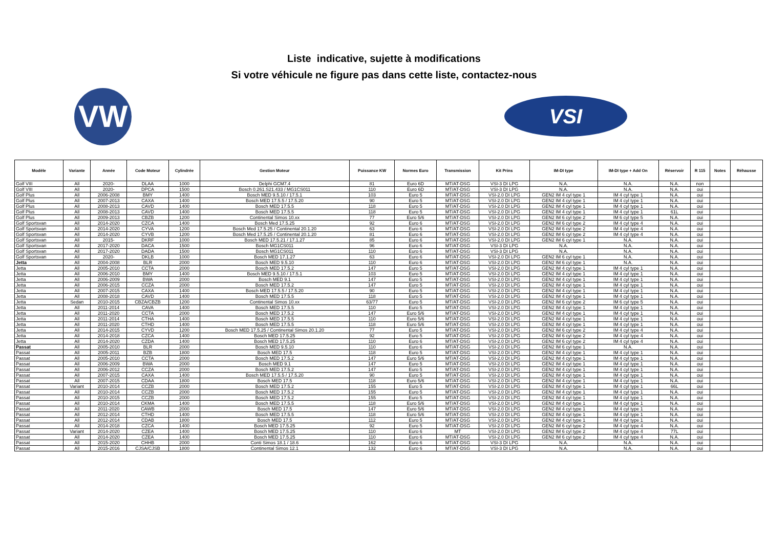Liste indicative, sujette à modifications
Si votre véhicule ne figure pas dans cette liste, contactez-nous
VW VSI
| Modèle | Variante | Année | Code Moteur | Cylindrée | Gestion Moteur | Puissance KW | Normes Euro | Transmission | Kit Prins | IM-DI type | IM-DI type + Add On | Réservoir | R 115 | Notes | Réhausse |
| --- | --- | --- | --- | --- | --- | --- | --- | --- | --- | --- | --- | --- | --- | --- | --- |
| Golf VIII | All | 2020- | DLAA | 1000 | Delphi GCM7.4 | 81 | Euro 6D | MT/AT-DSG | VSI-3 DI LPG | N.A. | N.A. | N.A. | non | | |
| Golf VIII | All | 2020- | DPCA | 1500 | Bosch 0.261.S21.433 / MG1CS011 | 110 | Euro 6D | MT/AT-DSG | VSI-3 DI LPG | N.A. | N.A. | N.A. | oui | | |
| Golf Plus | All | 2006-2008 | BMY | 1400 | Bosch MED 9.5.10 / 17.5.1 | 103 | Euro 5 | MT/AT-DSG | VSI-2.0 DI LPG | GEN2 IM 4 cyl type 1 | IM 4 cyl type 1 | N.A. | oui | | |
| Golf Plus | All | 2007-2013 | CAXA | 1400 | Bosch MED 17.5.5 / 17.5.20 | 90 | Euro 5 | MT/AT-DSG | VSI-2.0 DI LPG | GEN2 IM 4 cyl type 1 | IM 4 cyl type 1 | N.A. | oui | | |
| Golf Plus | All | 2008-2013 | CAVD | 1400 | Bosch MED 17.5.5 | 118 | Euro 5 | MT/AT-DSG | VSI-2.0 DI LPG | GEN2 IM 4 cyl type 1 | IM 4 cyl type 1 | N.A. | oui | | |
| Golf Plus | All | 2008-2013 | CAVD | 1400 | Bosch MED 17.5.5 | 118 | Euro 5 | MT/AT-DSG | VSI-2.0 DI LPG | GEN2 IM 4 cyl type 1 | IM 4 cyl type 1 | 61L | oui | | |
| Golf Plus | All | 2009-2013 | CBZB | 1200 | Continental Simos 10.xx | 77 | Euro 5/6 | MT/AT-DSG | VSI-2.0 DI LPG | GEN2 IM 6 cyl type 2 | IM 6 cyl type 5 | N.A. | oui | | |
| Golf Sportsvan | All | 2014-2020 | CZCA | 1400 | Bosch Med 17.5.25 | 92 | Euro 6 | MT/AT-DSG | VSI-2.0 DI LPG | GEN2 IM 6 cyl type 2 | IM 4 cyl type 4 | N.A. | oui | | |
| Golf Sportsvan | All | 2014-2020 | CYVA | 1200 | Bosch Med 17.5.25 / Continental 20.1.20 | 63 | Euro 6 | MT/AT-DSG | VSI-2.0 DI LPG | GEN2 IM 6 cyl type 2 | IM 4 cyl type 4 | N.A. | oui | | |
| Golf Sportsvan | All | 2014-2020 | CYVB | 1200 | Bosch Med 17.5.25 / Continental 20.1.20 | 81 | Euro 6 | MT/AT-DSG | VSI-2.0 DI LPG | GEN2 IM 6 cyl type 2 | IM 4 cyl type 4 | N.A. | oui | | |
| Golf Sportsvan | All | 2015- | DKRF | 1000 | Bosch MED 17.5.21 / 17.1.27 | 85 | Euro 6 | MT/AT-DSG | VSI-2.0 DI LPG | GEN2 IM 6 cyl type 1 | N.A. | N.A. | oui | | |
| Golf Sportsvan | All | 2017-2020 | DACA | 1500 | Bosch MG1CS011 | 96 | Euro 6 | MT/AT-DSG | VSI-3 DI LPG | N.A. | N.A. | N.A. | oui | | |
| Golf Sportsvan | All | 2017-2020 | DADA | 1500 | Bosch MG1CS011 | 110 | Euro 6 | MT/AT-DSG | VSI-3 DI LPG | N.A. | N.A. | N.A. | oui | | |
| Golf Sportsvan | All | 2020- | DKLB | 1000 | Bosch MED 17.1.27 | 63 | Euro 6 | MT/AT-DSG | VSI-2.0 DI LPG | GEN2 IM 6 cyl type 1 | N.A. | N.A. | oui | | |
| Jetta | All | 2004-2008 | BLR | 2000 | Bosch MED 9.5.10 | 110 | Euro 6 | MT/AT-DSG | VSI-2.0 DI LPG | GEN2 IM 6 cyl type 1 | N.A. | N.A. | oui | | |
| Jetta | All | 2005-2010 | CCTA | 2000 | Bosch MED 17.5.2 | 147 | Euro 5 | MT/AT-DSG | VSI-2.0 DI LPG | GEN2 IM 4 cyl type 1 | IM 4 cyl type 1 | N.A. | oui | | |
| Jetta | All | 2006-2010 | BMY | 1400 | Bosch MED 9.5.10 / 17.5.1 | 103 | Euro 5 | MT/AT-DSG | VSI-2.0 DI LPG | GEN2 IM 4 cyl type 1 | IM 4 cyl type 1 | N.A. | oui | | |
| Jetta | All | 2006-2009 | BWA | 2000 | Bosch MED 9.1 | 147 | Euro 5 | MT/AT-DSG | VSI-2.0 DI LPG | GEN2 IM 4 cyl type 1 | IM 4 cyl type 1 | N.A. | oui | | |
| Jetta | All | 2006-2015 | CCZA | 2000 | Bosch MED 17.5.2 | 147 | Euro 5 | MT/AT-DSG | VSI-2.0 DI LPG | GEN2 IM 4 cyl type 1 | IM 4 cyl type 1 | N.A. | oui | | |
| Jetta | All | 2007-2015 | CAXA | 1400 | Bosch MED 17.5.5 / 17.5.20 | 90 | Euro 5 | MT/AT-DSG | VSI-2.0 DI LPG | GEN2 IM 4 cyl type 1 | IM 4 cyl type 1 | N.A. | oui | | |
| Jetta | All | 2008-2018 | CAVD | 1400 | Bosch MED 17.5.5 | 118 | Euro 5 | MT/AT-DSG | VSI-2.0 DI LPG | GEN2 IM 4 cyl type 1 | IM 4 cyl type 1 | N.A. | oui | | |
| Jetta | Sedan | 2010-2015 | CBZA/CBZB | 1200 | Continental Simos 10.xx | 63/77 | Euro 5 | MT/AT-DSG | VSI-2.0 DI LPG | GEN2 IM 6 cyl type 2 | IM 6 cyl type 5 | N.A. | oui | | |
| Jetta | All | 2011-2014 | CAVA | 1400 | Bosch MED 17.5.5 | 110 | Euro 5 | MT/AT-DSG | VSI-2.0 DI LPG | GEN2 IM 4 cyl type 1 | IM 4 cyl type 1 | N.A. | oui | | |
| Jetta | All | 2011-2020 | CCTA | 2000 | Bosch MED 17.5.2 | 147 | Euro 5/6 | MT/AT-DSG | VSI-2.0 DI LPG | GEN2 IM 4 cyl type 1 | IM 4 cyl type 1 | N.A. | oui | | |
| Jetta | All | 2011-2014 | CTHA | 1400 | Bosch MED 17.5.5 | 110 | Euro 5/6 | MT/AT-DSG | VSI-2.0 DI LPG | GEN2 IM 4 cyl type 1 | IM 4 cyl type 1 | N.A. | oui | | |
| Jetta | All | 2011-2020 | CTHD | 1400 | Bosch MED 17.5.5 | 118 | Euro 5/6 | MT/AT-DSG | VSI-2.0 DI LPG | GEN2 IM 4 cyl type 1 | IM 4 cyl type 1 | N.A. | oui | | |
| Jetta | All | 2014-2015 | CYVD | 1200 | Bosch MED 17.5.25 / Continental Simos 20.1.20 | 77 | Euro 5 | MT/AT-DSG | VSI-2.0 DI LPG | GEN2 IM 6 cyl type 2 | IM 4 cyl type 4 | N.A. | oui | | |
| Jetta | All | 2014-2018 | CZCA | 1400 | Bosch MED 17.5.25 | 92 | Euro 5 | MT/AT-DSG | VSI-2.0 DI LPG | GEN2 IM 6 cyl type 2 | IM 4 cyl type 4 | N.A. | oui | | |
| Jetta | All | 2014-2020 | CZDA | 1400 | Bosch MED 17.5.25 | 110 | Euro 6 | MT/AT-DSG | VSI-2.0 DI LPG | GEN2 IM 6 cyl type 2 | IM 4 cyl type 4 | N.A. | oui | | |
| Passat | All | 2005-2010 | BLR | 2000 | Bosch MED 9.5.10 | 110 | Euro 6 | MT/AT-DSG | VSI-2.0 DI LPG | GEN2 IM 6 cyl type 1 | N.A. | N.A. | oui | | |
| Passat | All | 2005-2011 | BZB | 1800 | Bosch MED 17.5 | 118 | Euro 5 | MT/AT-DSG | VSI-2.0 DI LPG | GEN2 IM 4 cyl type 1 | IM 4 cyl type 1 | N.A. | oui | | |
| Passat | All | 2005-2010 | CCTA | 2000 | Bosch MED 17.5.2 | 147 | Euro 5/6 | MT/AT-DSG | VSI-2.0 DI LPG | GEN2 IM 4 cyl type 1 | IM 4 cyl type 1 | N.A. | oui | | |
| Passat | All | 2006-2009 | BWA | 2000 | Bosch MED 9.1 | 147 | Euro 5 | MT/AT-DSG | VSI-2.0 DI LPG | GEN2 IM 4 cyl type 1 | IM 4 cyl type 1 | N.A. | oui | | |
| Passat | All | 2006-2012 | CCZA | 2000 | Bosch MED 17.5.2 | 147 | Euro 5 | MT/AT-DSG | VSI-2.0 DI LPG | GEN2 IM 4 cyl type 1 | IM 4 cyl type 1 | N.A. | oui | | |
| Passat | All | 2007-2015 | CAXA | 1400 | Bosch MED 17.5.5 / 17.5.20 | 90 | Euro 5 | MT/AT-DSG | VSI-2.0 DI LPG | GEN2 IM 4 cyl type 1 | IM 4 cyl type 1 | N.A. | oui | | |
| Passat | All | 2007-2015 | CDAA | 1800 | Bosch MED 17.5 | 118 | Euro 5/6 | MT/AT-DSG | VSI-2.0 DI LPG | GEN2 IM 4 cyl type 1 | IM 4 cyl type 1 | N.A. | oui | | |
| Passat | Variant | 2010-2014 | CCZB | 2000 | Bosch MED 17.5.2 | 155 | Euro 5 | MT/AT-DSG | VSI-2.0 DI LPG | GEN2 IM 4 cyl type 1 | IM 4 cyl type 1 | 66L | oui | | |
| Passat | All | 2010-2014 | CCZB | 2000 | Bosch MED 17.5.2 | 155 | Euro 5 | MT/AT-DSG | VSI-2.0 DI LPG | GEN2 IM 4 cyl type 1 | IM 4 cyl type 1 | N.A. | oui | | |
| Passat | All | 2010-2015 | CCZB | 2000 | Bosch MED 17.5.2 | 155 | Euro 5 | MT/AT-DSG | VSI-2.0 DI LPG | GEN2 IM 4 cyl type 1 | IM 4 cyl type 1 | N.A. | oui | | |
| Passat | All | 2010-2014 | CKMA | 1400 | Bosch MED 17.5.5 | 118 | Euro 5/6 | MT/AT-DSG | VSI-2.0 DI LPG | GEN2 IM 4 cyl type 1 | IM 4 cyl type 1 | N.A. | oui | | |
| Passat | All | 2011-2020 | CAWB | 2000 | Bosch MED 17.5 | 147 | Euro 5/6 | MT/AT-DSG | VSI-2.0 DI LPG | GEN2 IM 4 cyl type 1 | IM 4 cyl type 1 | N.A. | oui | | |
| Passat | All | 2012-2014 | CTHD | 1400 | Bosch MED 17.5.5 | 118 | Euro 5/6 | MT/AT-DSG | VSI-2.0 DI LPG | GEN2 IM 4 cyl type 1 | IM 4 cyl type 1 | N.A. | oui | | |
| Passat | All | 2012-2014 | CDAB | 1800 | Bosch MED 17.5 | 112 | Euro 5 | MT/AT-DSG | VSI-2.0 DI LPG | GEN2 IM 4 cyl type 1 | IM 4 cyl type 1 | N.A. | oui | | |
| Passat | All | 2014-2018 | CZCA | 1400 | Bosch MED 17.5.25 | 92 | Euro 5 | MT/AT-DSG | VSI-2.0 DI LPG | GEN2 IM 6 cyl type 2 | IM 4 cyl type 4 | N.A. | oui | | |
| Passat | Variant | 2014-2020 | CZEA | 1400 | Bosch MED 17.5.25 | 110 | Euro 6 | MT | VSI-2.0 DI LPG | GEN2 IM 6 cyl type 2 | IM 4 cyl type 4 | 77L | oui | | |
| Passat | All | 2014-2020 | CZEA | 1400 | Bosch MED 17.5.25 | 110 | Euro 6 | MT/AT-DSG | VSI-2.0 DI LPG | GEN2 IM 6 cyl type 2 | IM 4 cyl type 4 | N.A. | oui | | |
| Passat | All | 2015-2020 | CHHB | 2000 | Conti Simos 18.1 / 18.6 | 162 | Euro 6 | MT/AT-DSG | VSI-3 DI LPG | N.A. | N.A. | N.A. | oui | | |
| Passat | All | 2015-2016 | CJSA/CJSB | 1800 | Continental Simos 12.1 | 132 | Euro 6 | MT/AT-DSG | VSI-3 DI LPG | N.A. | N.A. | N.A. | oui | | |